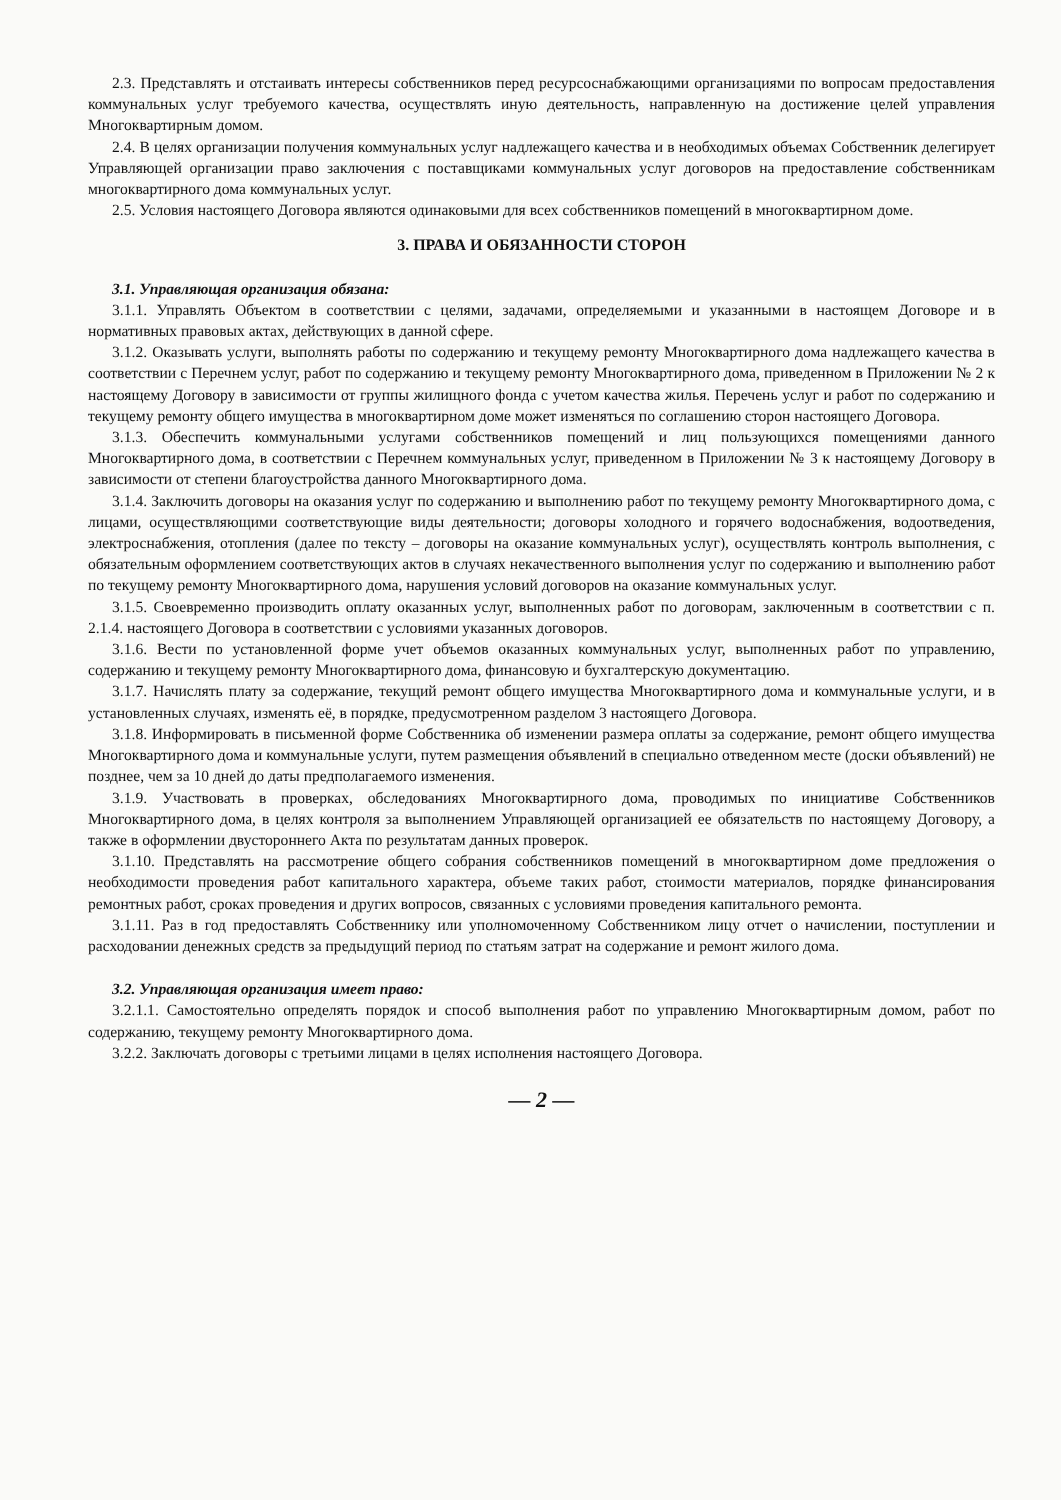2.3. Представлять и отстаивать интересы собственников перед ресурсоснабжающими организациями по вопросам предоставления коммунальных услуг требуемого качества, осуществлять иную деятельность, направленную на достижение целей управления Многоквартирным домом.
2.4. В целях организации получения коммунальных услуг надлежащего качества и в необходимых объемах Собственник делегирует Управляющей организации право заключения с поставщиками коммунальных услуг договоров на предоставление собственникам многоквартирного дома коммунальных услуг.
2.5. Условия настоящего Договора являются одинаковыми для всех собственников помещений в многоквартирном доме.
3. ПРАВА И ОБЯЗАННОСТИ СТОРОН
3.1. Управляющая организация обязана:
3.1.1. Управлять Объектом в соответствии с целями, задачами, определяемыми и указанными в настоящем Договоре и в нормативных правовых актах, действующих в данной сфере.
3.1.2. Оказывать услуги, выполнять работы по содержанию и текущему ремонту Многоквартирного дома надлежащего качества в соответствии с Перечнем услуг, работ по содержанию и текущему ремонту Многоквартирного дома, приведенном в Приложении № 2 к настоящему Договору в зависимости от группы жилищного фонда с учетом качества жилья. Перечень услуг и работ по содержанию и текущему ремонту общего имущества в многоквартирном доме может изменяться по соглашению сторон настоящего Договора.
3.1.3. Обеспечить коммунальными услугами собственников помещений и лиц пользующихся помещениями данного Многоквартирного дома, в соответствии с Перечнем коммунальных услуг, приведенном в Приложении № 3 к настоящему Договору в зависимости от степени благоустройства данного Многоквартирного дома.
3.1.4. Заключить договоры на оказания услуг по содержанию и выполнению работ по текущему ремонту Многоквартирного дома, с лицами, осуществляющими соответствующие виды деятельности; договоры холодного и горячего водоснабжения, водоотведения, электроснабжения, отопления (далее по тексту – договоры на оказание коммунальных услуг), осуществлять контроль выполнения, с обязательным оформлением соответствующих актов в случаях некачественного выполнения услуг по содержанию и выполнению работ по текущему ремонту Многоквартирного дома, нарушения условий договоров на оказание коммунальных услуг.
3.1.5. Своевременно производить оплату оказанных услуг, выполненных работ по договорам, заключенным в соответствии с п. 2.1.4. настоящего Договора в соответствии с условиями указанных договоров.
3.1.6. Вести по установленной форме учет объемов оказанных коммунальных услуг, выполненных работ по управлению, содержанию и текущему ремонту Многоквартирного дома, финансовую и бухгалтерскую документацию.
3.1.7. Начислять плату за содержание, текущий ремонт общего имущества Многоквартирного дома и коммунальные услуги, и в установленных случаях, изменять её, в порядке, предусмотренном разделом 3 настоящего Договора.
3.1.8. Информировать в письменной форме Собственника об изменении размера оплаты за содержание, ремонт общего имущества Многоквартирного дома и коммунальные услуги, путем размещения объявлений в специально отведенном месте (доски объявлений) не позднее, чем за 10 дней до даты предполагаемого изменения.
3.1.9. Участвовать в проверках, обследованиях Многоквартирного дома, проводимых по инициативе Собственников Многоквартирного дома, в целях контроля за выполнением Управляющей организацией ее обязательств по настоящему Договору, а также в оформлении двустороннего Акта по результатам данных проверок.
3.1.10. Представлять на рассмотрение общего собрания собственников помещений в многоквартирном доме предложения о необходимости проведения работ капитального характера, объеме таких работ, стоимости материалов, порядке финансирования ремонтных работ, сроках проведения и других вопросов, связанных с условиями проведения капитального ремонта.
3.1.11. Раз в год предоставлять Собственнику или уполномоченному Собственником лицу отчет о начислении, поступлении и расходовании денежных средств за предыдущий период по статьям затрат на содержание и ремонт жилого дома.
3.2. Управляющая организация имеет право:
3.2.1.1. Самостоятельно определять порядок и способ выполнения работ по управлению Многоквартирным домом, работ по содержанию, текущему ремонту Многоквартирного дома.
3.2.2. Заключать договоры с третьими лицами в целях исполнения настоящего Договора.
— 2 —